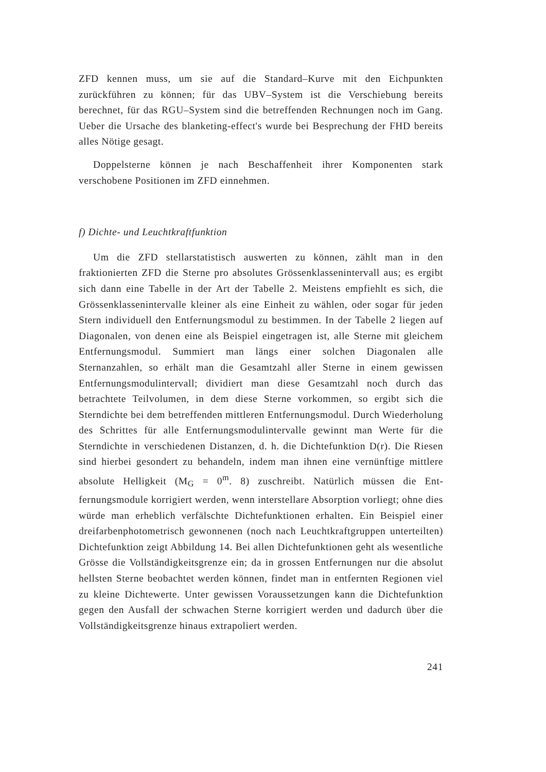ZFD kennen muss, um sie auf die Standard–Kurve mit den Eichpunkten zurückführen zu können; für das UBV–System ist die Verschiebung bereits berechnet, für das RGU–System sind die betreffenden Rechnungen noch im Gang. Ueber die Ursache des blanketing-effect's wurde bei Besprechung der FHD bereits alles Nötige gesagt.
Doppelsterne können je nach Beschaffenheit ihrer Komponenten stark verschobene Positionen im ZFD einnehmen.
f) Dichte- und Leuchtkraftfunktion
Um die ZFD stellarstatistisch auswerten zu können, zählt man in den fraktionierten ZFD die Sterne pro absolutes Grössenklasseninter­vall aus; es ergibt sich dann eine Tabelle in der Art der Tabelle 2. Meistens empfiehlt es sich, die Grössenklassenintervalle kleiner als eine Einheit zu wählen, oder sogar für jeden Stern individuell den Entfernungsmodul zu bestimmen. In der Tabelle 2 liegen auf Diagona­len, von denen eine als Beispiel eingetragen ist, alle Sterne mit glei­chem Entfernungsmodul. Summiert man längs einer solchen Diagonalen alle Sternanzahlen, so erhält man die Gesamtzahl aller Sterne in einem gewissen Entfernungsmodulintervall; dividiert man diese Gesamtzahl noch durch das betrachtete Teilvolumen, in dem diese Sterne vorkom­men, so ergibt sich die Sterndichte bei dem betreffenden mittleren Entfernungsmodul. Durch Wiederholung des Schrittes für alle Entfer­nungsmodulintervalle gewinnt man Werte für die Sterndichte in verschie­denen Distanzen, d. h. die Dichtefunktion D(r). Die Riesen sind hier­bei gesondert zu behandeln, indem man ihnen eine vernünftige mittlere absolute Helligkeit (M<sub>G</sub> = 0<sup>m</sup>. 8) zuschreibt. Natürlich müssen die Ent­fernungsmodule korrigiert werden, wenn interstellare Absorption vor­liegt; ohne dies würde man erheblich verfälschte Dichtefunktionen er­halten. Ein Beispiel einer dreifarbenphotometrisch gewonnenen (noch nach Leuchtkraftgruppen unterteilten) Dichtefunktion zeigt Abbildung 14. Bei allen Dichtefunktionen geht als wesentliche Grösse die Vollständigkeitsgrenze ein; da in grossen Entfernungen nur die abso­lut hellsten Sterne beobachtet werden können, findet man in entfernten Regionen viel zu kleine Dichtewerte. Unter gewissen Voraussetzungen kann die Dichtefunktion gegen den Ausfall der schwachen Sterne kor­rigiert werden und dadurch über die Vollständigkeitsgrenze hinaus extrapoliert werden.
241